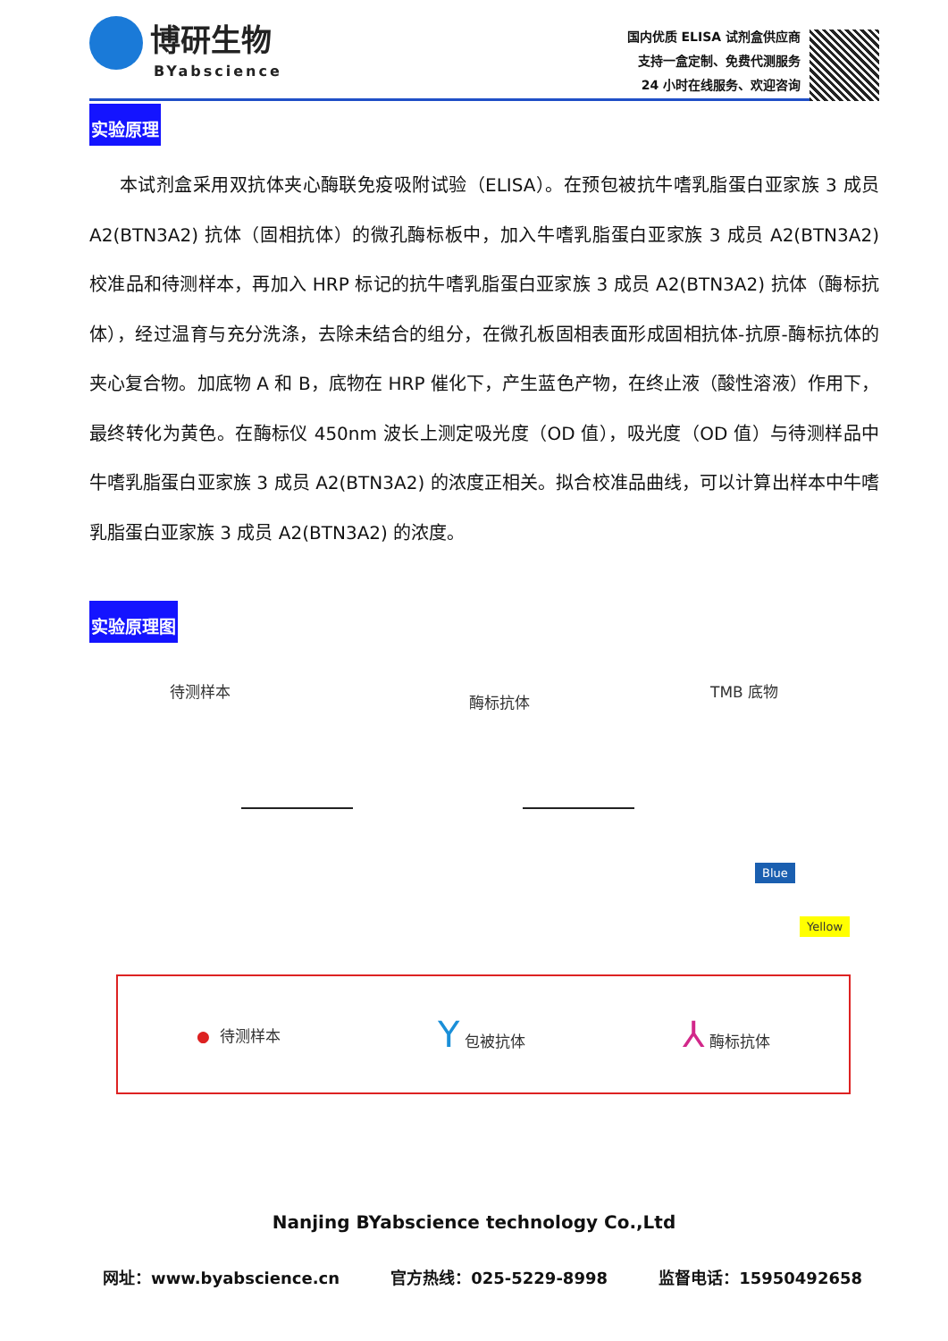博研生物
BYabscience
国内优质 ELISA 试剂盒供应商
支持一盒定制、免费代测服务
24 小时在线服务、欢迎咨询
实验原理
本试剂盒采用双抗体夹心酶联免疫吸附试验（ELISA）。在预包被抗牛嗜乳脂蛋白亚家族 3 成员 A2(BTN3A2) 抗体（固相抗体）的微孔酶标板中，加入牛嗜乳脂蛋白亚家族 3 成员 A2(BTN3A2) 校准品和待测样本，再加入 HRP 标记的抗牛嗜乳脂蛋白亚家族 3 成员 A2(BTN3A2) 抗体（酶标抗体），经过温育与充分洗涤，去除未结合的组分，在微孔板固相表面形成固相抗体-抗原-酶标抗体的夹心复合物。加底物 A 和 B，底物在 HRP 催化下，产生蓝色产物，在终止液（酸性溶液）作用下，最终转化为黄色。在酶标仪 450nm 波长上测定吸光度（OD 值），吸光度（OD 值）与待测样品中牛嗜乳脂蛋白亚家族 3 成员 A2(BTN3A2) 的浓度正相关。拟合校准品曲线，可以计算出样本中牛嗜乳脂蛋白亚家族 3 成员 A2(BTN3A2) 的浓度。
实验原理图
待测样本
酶标抗体
TMB 底物
Blue
Yellow
● 待测样本 Y 包被抗体 ⅄ 酶标抗体
Nanjing BYabscience technology Co.,Ltd
网址：www.byabscience.cn 官方热线：025-5229-8998 监督电话：15950492658